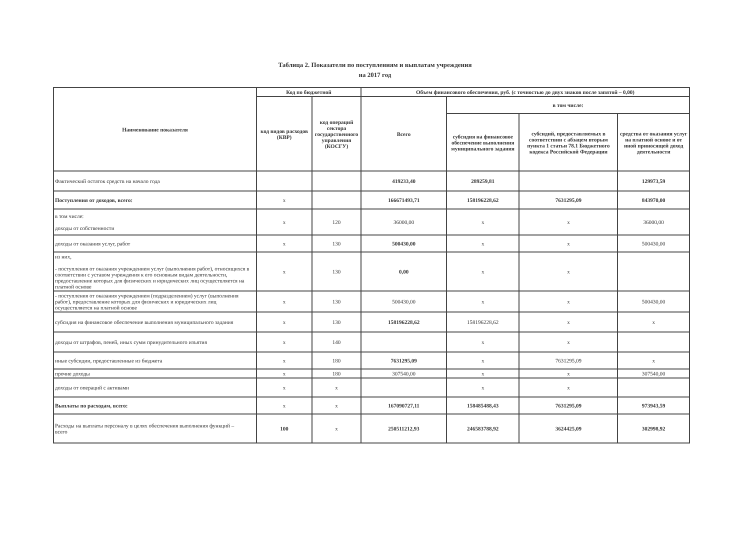Таблица 2. Показатели по поступлениям и выплатам учреждения
на 2017 год
| Наименование показателя | Код по бюджетной | | Объем финансового обеспечения, руб. (с точностью до двух знаков после запятой – 0,00) | | | |
| --- | --- | --- | --- | --- | --- | --- |
| | код видов расходов (КВР) | код операций сектора государственного управления (КОСГУ) | Всего | в том числе: | | |
| | | | | субсидия на финансовое обеспечение выполнения муниципального задания | субсидий, предоставляемых в соответствии с абзацем вторым пункта 1 статьи 78.1 Бюджетного кодекса Российской Федерации | средства от оказания услуг на платной основе и от иной приносящей доход деятельности |
| Фактический остаток средств на начало года | | | 419233,40 | 289259,81 | | 129973,59 |
| Поступления от доходов, всего: | х | | 166671493,71 | 158196228,62 | 7631295,09 | 843970,00 |
| в том числе: доходы от собственности | х | 120 | 36000,00 | х | х | 36000,00 |
| доходы от оказания услуг, работ | х | 130 | 500430,00 | х | х | 500430,00 |
| из них, - поступления от оказания учреждением услуг (выполнения работ), относящихся в соответствии с уставом учреждения к его основным видам деятельности, предоставление которых для физических и юридических лиц осуществляется на платной основе | х | 130 | 0,00 | х | х | |
| - поступления от оказания учреждением (подразделением) услуг (выполнения работ), предоставление которых для физических и юридических лиц осуществляется на платной основе | х | 130 | 500430,00 | х | х | 500430,00 |
| субсидия на финансовое обеспечение выполнения муниципального задания | х | 130 | 158196228,62 | 158196228,62 | х | х |
| доходы от штрафов, пеней, иных сумм принудительного изъятия | х | 140 | | х | х | |
| иные субсидии, предоставленные из бюджета | х | 180 | 7631295,09 | х | 7631295,09 | х |
| прочие доходы | х | 180 | 307540,00 | х | х | 307540,00 |
| доходы от операций с активами | х | х | | х | х | |
| Выплаты по расходам, всего: | х | х | 167090727,11 | 158485488,43 | 7631295,09 | 973943,59 |
| Расходы на выплаты персоналу в целях обеспечения выполнения функций – всего | 100 | х | 250511212,93 | 246583788,92 | 3624425,09 | 302998,92 |